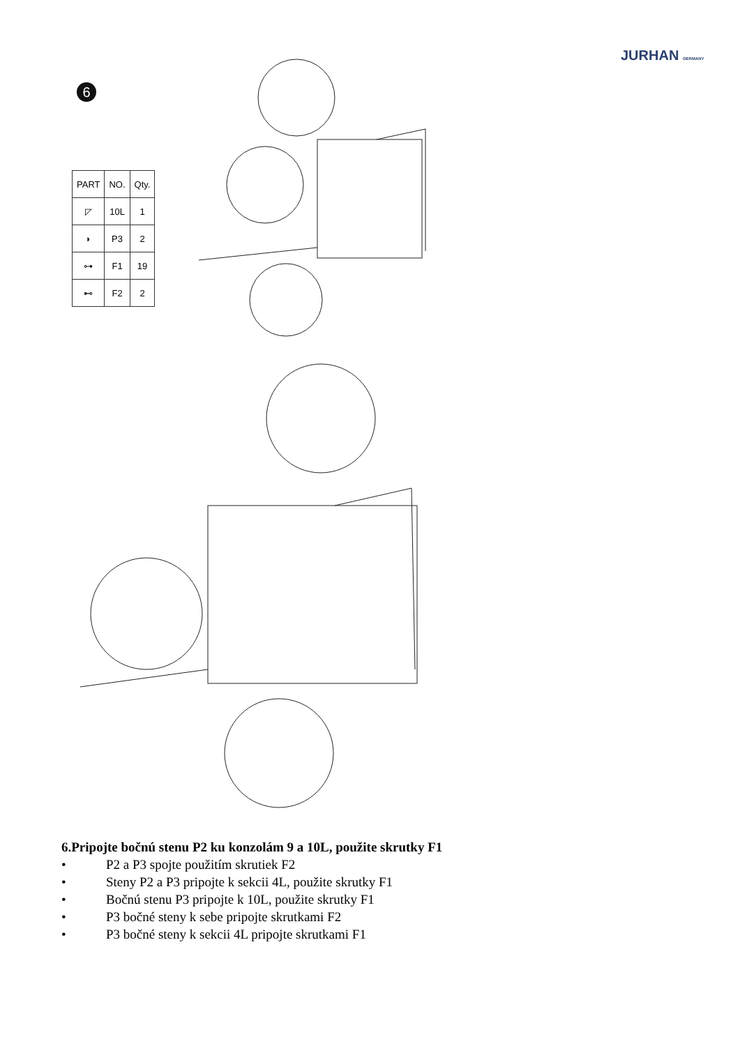JURHAN GERMANY
6
| PART | NO. | Qty. |
| --- | --- | --- |
| ◸ | 10L | 1 |
| ◗ | P3 | 2 |
| ⊶ | F1 | 19 |
| ⊷ | F2 | 2 |
6.Pripojte bočnú stenu P2 ku konzolám 9 a 10L, použite skrutky F1
• P2 a P3 spojte použitím skrutiek F2
• Steny P2 a P3 pripojte k sekcii 4L, použite skrutky F1
• Bočnú stenu P3 pripojte k 10L, použite skrutky F1
• P3 bočné steny k sebe pripojte skrutkami F2
• P3 bočné steny k sekcii 4L pripojte skrutkami F1